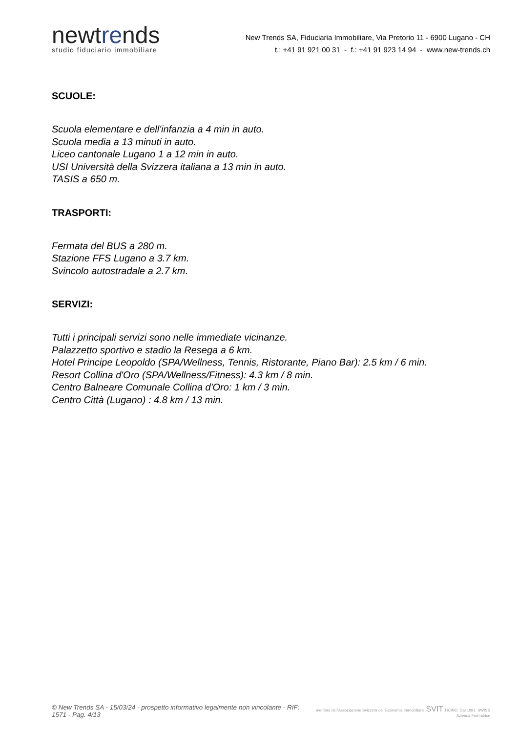newtrends
studio fiduciario immobiliare
New Trends SA, Fiduciaria Immobiliare, Via Pretorio 11 - 6900 Lugano - CH
t.: +41 91 921 00 31 - f.: +41 91 923 14 94 - www.new-trends.ch
SCUOLE:
Scuola elementare e dell'infanzia a 4 min in auto.
Scuola media a 13 minuti in auto.
Liceo cantonale Lugano 1 a 12 min in auto.
USI Università della Svizzera italiana a 13 min in auto.
TASIS a 650 m.
TRASPORTI:
Fermata del BUS a 280 m.
Stazione FFS Lugano a 3.7 km.
Svincolo autostradale a 2.7 km.
SERVIZI:
Tutti i principali servizi sono nelle immediate vicinanze.
Palazzetto sportivo e stadio la Resega a 6 km.
Hotel Principe Leopoldo (SPA/Wellness, Tennis, Ristorante, Piano Bar): 2.5 km / 6 min.
Resort Collina d'Oro (SPA/Wellness/Fitness): 4.3 km / 8 min.
Centro Balneare Comunale Collina d'Oro: 1 km / 3 min.
Centro Città (Lugano) : 4.8 km / 13 min.
© New Trends SA - 15/03/24 - prospetto informativo legalmente non vincolante - RIF: 1571 - Pag. 4/13
membro dell'Associazione Svizzera dell'Economia Immobiliare SVIT TICINO Dal 1991 SWISS Azienda Formatrice